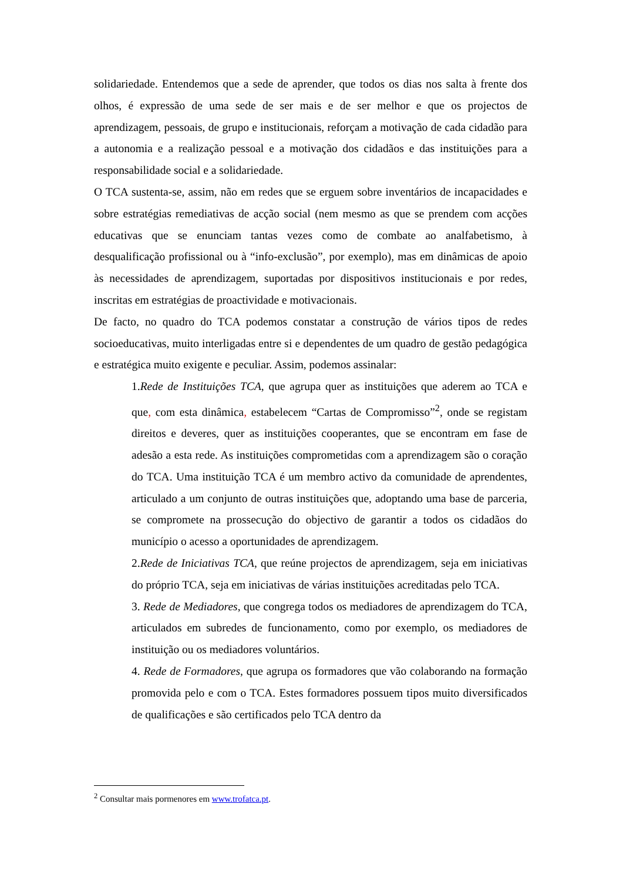solidariedade. Entendemos que a sede de aprender, que todos os dias nos salta à frente dos olhos, é expressão de uma sede de ser mais e de ser melhor e que os projectos de aprendizagem, pessoais, de grupo e institucionais, reforçam a motivação de cada cidadão para a autonomia e a realização pessoal e a motivação dos cidadãos e das instituições para a responsabilidade social e a solidariedade.
O TCA sustenta-se, assim, não em redes que se erguem sobre inventários de incapacidades e sobre estratégias remediativas de acção social (nem mesmo as que se prendem com acções educativas que se enunciam tantas vezes como de combate ao analfabetismo, à desqualificação profissional ou à “info-exclusão”, por exemplo), mas em dinâmicas de apoio às necessidades de aprendizagem, suportadas por dispositivos institucionais e por redes, inscritas em estratégias de proactividade e motivacionais.
De facto, no quadro do TCA podemos constatar a construção de vários tipos de redes socioeducativas, muito interligadas entre si e dependentes de um quadro de gestão pedagógica e estratégica muito exigente e peculiar. Assim, podemos assinalar:
1.Rede de Instituições TCA, que agrupa quer as instituições que aderem ao TCA e que, com esta dinâmica, estabelecem “Cartas de Compromisso”<sup>2</sup>, onde se registam direitos e deveres, quer as instituições cooperantes, que se encontram em fase de adesão a esta rede. As instituições comprometidas com a aprendizagem são o coração do TCA. Uma instituição TCA é um membro activo da comunidade de aprendentes, articulado a um conjunto de outras instituições que, adoptando uma base de parceria, se compromete na prossecução do objectivo de garantir a todos os cidadãos do município o acesso a oportunidades de aprendizagem.
2.Rede de Iniciativas TCA, que reúne projectos de aprendizagem, seja em iniciativas do próprio TCA, seja em iniciativas de várias instituições acreditadas pelo TCA.
3. Rede de Mediadores, que congrega todos os mediadores de aprendizagem do TCA, articulados em subredes de funcionamento, como por exemplo, os mediadores de instituição ou os mediadores voluntários.
4. Rede de Formadores, que agrupa os formadores que vão colaborando na formação promovida pelo e com o TCA. Estes formadores possuem tipos muito diversificados de qualificações e são certificados pelo TCA dentro da
<sup>2</sup> Consultar mais pormenores em www.trofatca.pt.